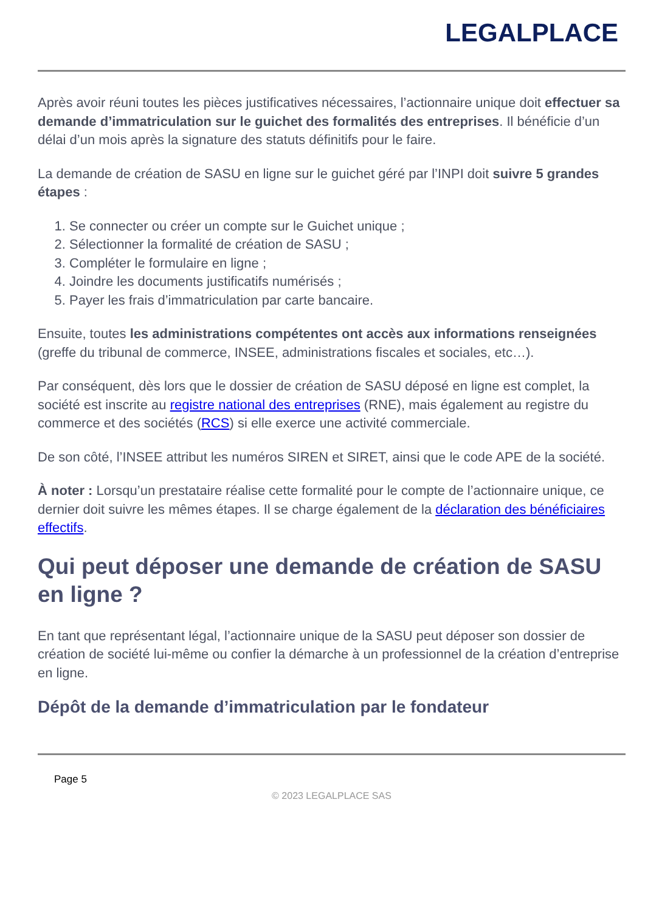LEGALPLACE
Après avoir réuni toutes les pièces justificatives nécessaires, l’actionnaire unique doit effectuer sa demande d’immatriculation sur le guichet des formalités des entreprises. Il bénéficie d’un délai d’un mois après la signature des statuts définitifs pour le faire.
La demande de création de SASU en ligne sur le guichet géré par l’INPI doit suivre 5 grandes étapes :
1. Se connecter ou créer un compte sur le Guichet unique ;
2. Sélectionner la formalité de création de SASU ;
3. Compléter le formulaire en ligne ;
4. Joindre les documents justificatifs numérisés ;
5. Payer les frais d’immatriculation par carte bancaire.
Ensuite, toutes les administrations compétentes ont accès aux informations renseignées (greffe du tribunal de commerce, INSEE, administrations fiscales et sociales, etc…).
Par conséquent, dès lors que le dossier de création de SASU déposé en ligne est complet, la société est inscrite au registre national des entreprises (RNE), mais également au registre du commerce et des sociétés (RCS) si elle exerce une activité commerciale.
De son côté, l’INSEE attribut les numéros SIREN et SIRET, ainsi que le code APE de la société.
À noter : Lorsqu’un prestataire réalise cette formalité pour le compte de l’actionnaire unique, ce dernier doit suivre les mêmes étapes. Il se charge également de la déclaration des bénéficiaires effectifs.
Qui peut déposer une demande de création de SASU en ligne ?
En tant que représentant légal, l’actionnaire unique de la SASU peut déposer son dossier de création de société lui-même ou confier la démarche à un professionnel de la création d’entreprise en ligne.
Dépôt de la demande d’immatriculation par le fondateur
Page 5
© 2023 LEGALPLACE SAS